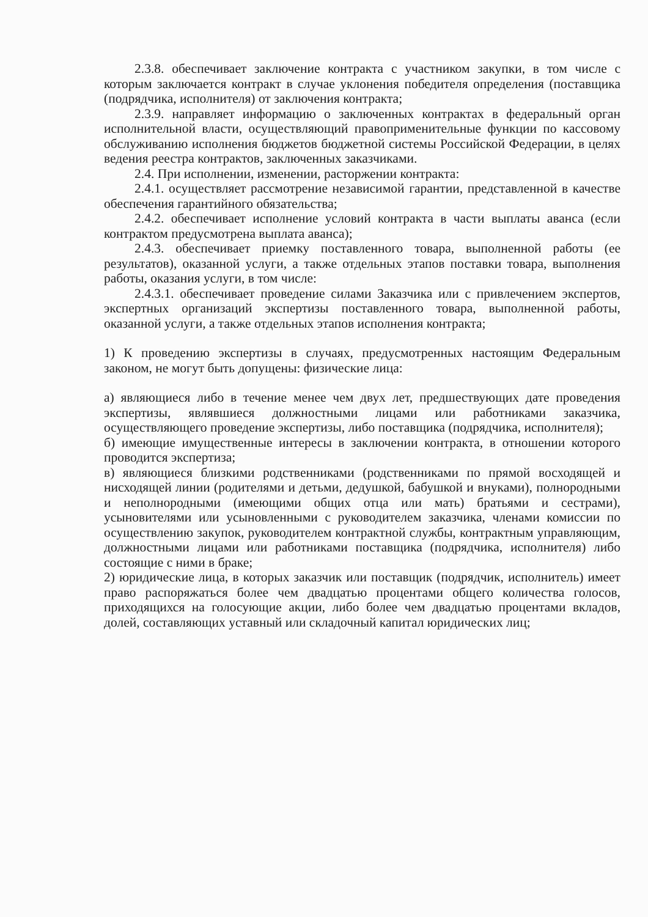2.3.8. обеспечивает заключение контракта с участником закупки, в том числе с которым заключается контракт в случае уклонения победителя определения (поставщика (подрядчика, исполнителя) от заключения контракта;
2.3.9. направляет информацию о заключенных контрактах в федеральный орган исполнительной власти, осуществляющий правоприменительные функции по кассовому обслуживанию исполнения бюджетов бюджетной системы Российской Федерации, в целях ведения реестра контрактов, заключенных заказчиками.
2.4. При исполнении, изменении, расторжении контракта:
2.4.1. осуществляет рассмотрение независимой гарантии, представленной в качестве обеспечения гарантийного обязательства;
2.4.2. обеспечивает исполнение условий контракта в части выплаты аванса (если контрактом предусмотрена выплата аванса);
2.4.3. обеспечивает приемку поставленного товара, выполненной работы (ее результатов), оказанной услуги, а также отдельных этапов поставки товара, выполнения работы, оказания услуги, в том числе:
2.4.3.1. обеспечивает проведение силами Заказчика или с привлечением экспертов, экспертных организаций экспертизы поставленного товара, выполненной работы, оказанной услуги, а также отдельных этапов исполнения контракта;
1) К проведению экспертизы в случаях, предусмотренных настоящим Федеральным законом, не могут быть допущены: физические лица:
а) являющиеся либо в течение менее чем двух лет, предшествующих дате проведения экспертизы, являвшиеся должностными лицами или работниками заказчика, осуществляющего проведение экспертизы, либо поставщика (подрядчика, исполнителя);
б) имеющие имущественные интересы в заключении контракта, в отношении которого проводится экспертиза;
в) являющиеся близкими родственниками (родственниками по прямой восходящей и нисходящей линии (родителями и детьми, дедушкой, бабушкой и внуками), полнородными и неполнородными (имеющими общих отца или мать) братьями и сестрами), усыновителями или усыновленными с руководителем заказчика, членами комиссии по осуществлению закупок, руководителем контрактной службы, контрактным управляющим, должностными лицами или работниками поставщика (подрядчика, исполнителя) либо состоящие с ними в браке;
2) юридические лица, в которых заказчик или поставщик (подрядчик, исполнитель) имеет право распоряжаться более чем двадцатью процентами общего количества голосов, приходящихся на голосующие акции, либо более чем двадцатью процентами вкладов, долей, составляющих уставный или складочный капитал юридических лиц;